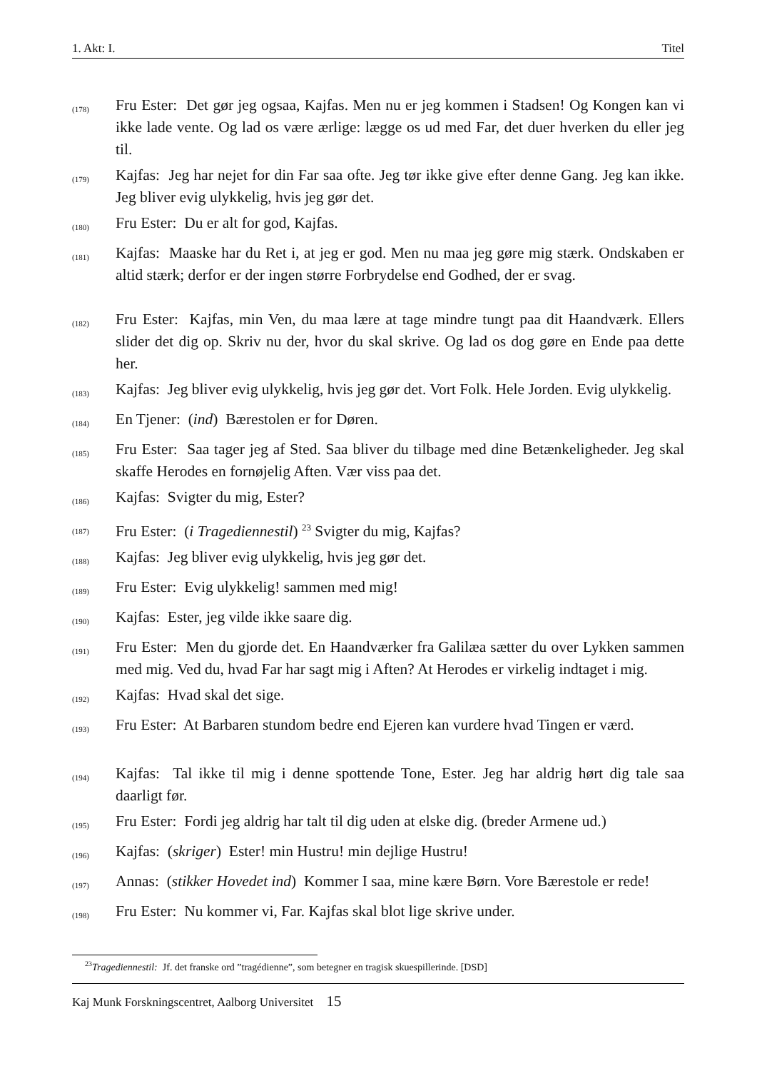1. Akt: I. Titel
(178) Fru Ester: Det gør jeg ogsaa, Kajfas. Men nu er jeg kommen i Stadsen! Og Kongen kan vi ikke lade vente. Og lad os være ærlige: lægge os ud med Far, det duer hverken du eller jeg til.
(179) Kajfas: Jeg har nejet for din Far saa ofte. Jeg tør ikke give efter denne Gang. Jeg kan ikke. Jeg bliver evig ulykkelig, hvis jeg gør det.
(180) Fru Ester: Du er alt for god, Kajfas.
(181) Kajfas: Maaske har du Ret i, at jeg er god. Men nu maa jeg gøre mig stærk. Ondskaben er altid stærk; derfor er der ingen større Forbrydelse end Godhed, der er svag.
(182) Fru Ester: Kajfas, min Ven, du maa lære at tage mindre tungt paa dit Haandværk. Ellers slider det dig op. Skriv nu der, hvor du skal skrive. Og lad os dog gøre en Ende paa dette her.
(183) Kajfas: Jeg bliver evig ulykkelig, hvis jeg gør det. Vort Folk. Hele Jorden. Evig ulykkelig.
(184) En Tjener: (ind) Bærestolen er for Døren.
(185) Fru Ester: Saa tager jeg af Sted. Saa bliver du tilbage med dine Betænkeligheder. Jeg skal skaffe Herodes en fornøjelig Aften. Vær viss paa det.
(186) Kajfas: Svigter du mig, Ester?
(187) Fru Ester: (i Tragediennestil) <sup>23</sup> Svigter du mig, Kajfas?
(188) Kajfas: Jeg bliver evig ulykkelig, hvis jeg gør det.
(189) Fru Ester: Evig ulykkelig! sammen med mig!
(190) Kajfas: Ester, jeg vilde ikke saare dig.
(191) Fru Ester: Men du gjorde det. En Haandværker fra Galilæa sætter du over Lykken sammen med mig. Ved du, hvad Far har sagt mig i Aften? At Herodes er virkelig indtaget i mig.
(192) Kajfas: Hvad skal det sige.
(193) Fru Ester: At Barbaren stundom bedre end Ejeren kan vurdere hvad Tingen er værd.
(194) Kajfas: Tal ikke til mig i denne spottende Tone, Ester. Jeg har aldrig hørt dig tale saa daarligt før.
(195) Fru Ester: Fordi jeg aldrig har talt til dig uden at elske dig. (breder Armene ud.)
(196) Kajfas: (skriger) Ester! min Hustru! min dejlige Hustru!
(197) Annas: (stikker Hovedet ind) Kommer I saa, mine kære Børn. Vore Bærestole er rede!
(198) Fru Ester: Nu kommer vi, Far. Kajfas skal blot lige skrive under.
<sup>23</sup> Tragediennestil: Jf. det franske ord ”tragédienne”, som betegner en tragisk skuespillerinde. [DSD]
Kaj Munk Forskningscentret, Aalborg Universitet 15